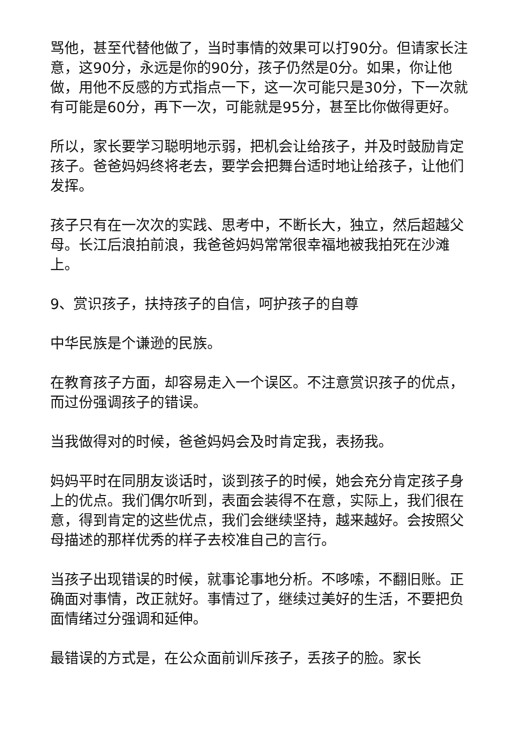骂他，甚至代替他做了，当时事情的效果可以打90分。但请家长注意，这90分，永远是你的90分，孩子仍然是0分。如果，你让他做，用他不反感的方式指点一下，这一次可能只是30分，下一次就有可能是60分，再下一次，可能就是95分，甚至比你做得更好。
所以，家长要学习聪明地示弱，把机会让给孩子，并及时鼓励肯定孩子。爸爸妈妈终将老去，要学会把舞台适时地让给孩子，让他们发挥。
孩子只有在一次次的实践、思考中，不断长大，独立，然后超越父母。长江后浪拍前浪，我爸爸妈妈常常很幸福地被我拍死在沙滩上。
9、赏识孩子，扶持孩子的自信，呵护孩子的自尊
中华民族是个谦逊的民族。
在教育孩子方面，却容易走入一个误区。不注意赏识孩子的优点，而过份强调孩子的错误。
当我做得对的时候，爸爸妈妈会及时肯定我，表扬我。
妈妈平时在同朋友谈话时，谈到孩子的时候，她会充分肯定孩子身上的优点。我们偶尔听到，表面会装得不在意，实际上，我们很在意，得到肯定的这些优点，我们会继续坚持，越来越好。会按照父母描述的那样优秀的样子去校准自己的言行。
当孩子出现错误的时候，就事论事地分析。不哆嗦，不翻旧账。正确面对事情，改正就好。事情过了，继续过美好的生活，不要把负面情绪过分强调和延伸。
最错误的方式是，在公众面前训斥孩子，丢孩子的脸。家长